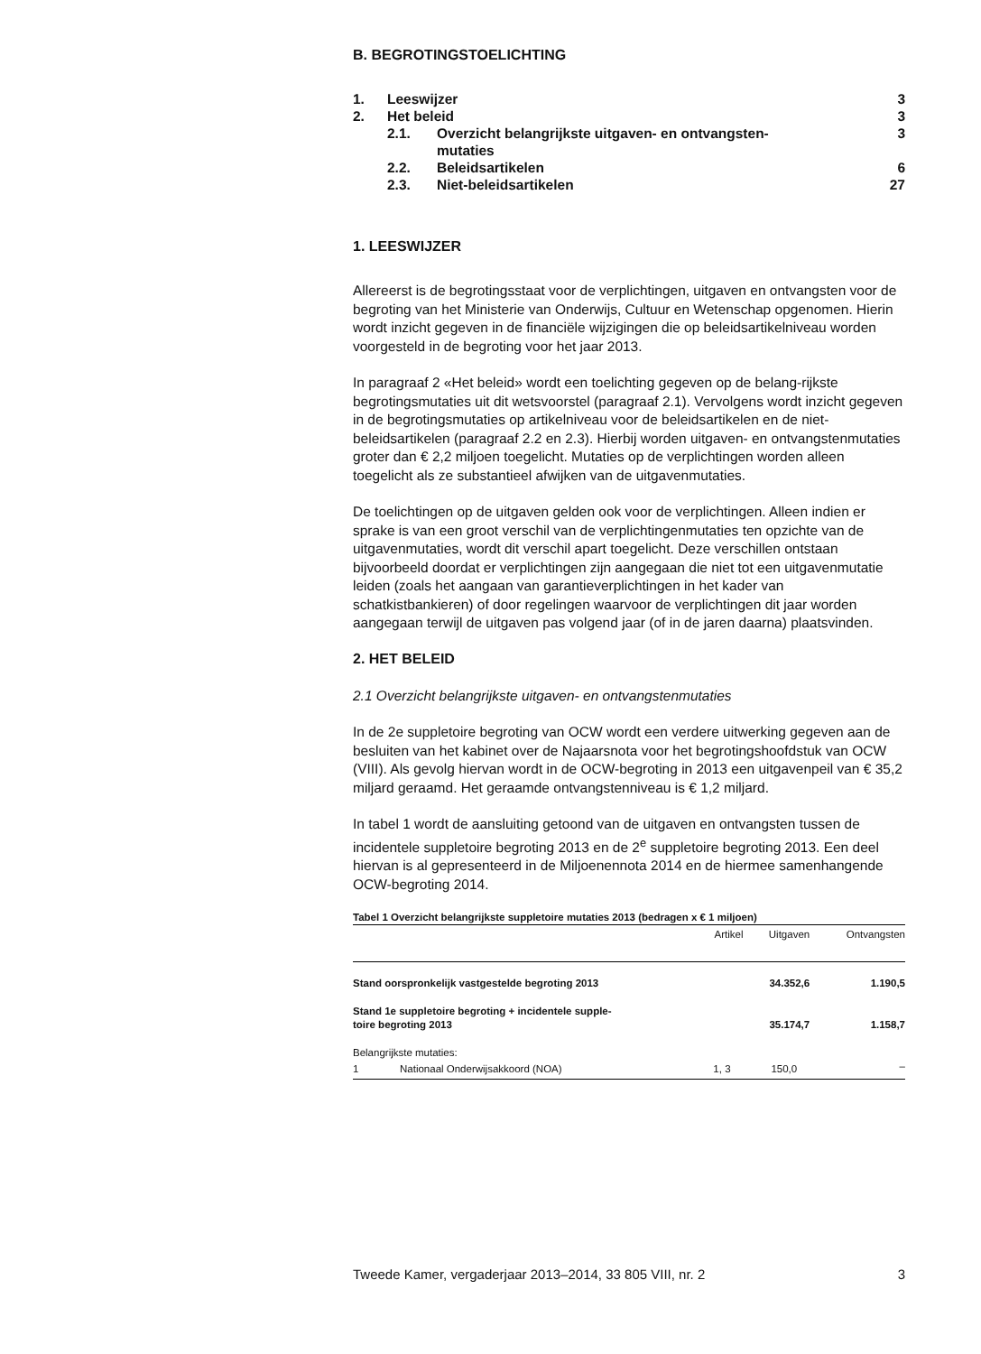B. BEGROTINGSTOELICHTING
| 1. | Leeswijzer | | 3 |
| 2. | Het beleid | | 3 |
| | 2.1. | Overzicht belangrijkste uitgaven- en ontvangsten- mutaties | 3 |
| | 2.2. | Beleidsartikelen | 6 |
| | 2.3. | Niet-beleidsartikelen | 27 |
1. LEESWIJZER
Allereerst is de begrotingsstaat voor de verplichtingen, uitgaven en ontvangsten voor de begroting van het Ministerie van Onderwijs, Cultuur en Wetenschap opgenomen. Hierin wordt inzicht gegeven in de financiële wijzigingen die op beleidsartikelniveau worden voorgesteld in de begroting voor het jaar 2013.
In paragraaf 2 «Het beleid» wordt een toelichting gegeven op de belang-rijkste begrotingsmutaties uit dit wetsvoorstel (paragraaf 2.1). Vervolgens wordt inzicht gegeven in de begrotingsmutaties op artikelniveau voor de beleidsartikelen en de niet-beleidsartikelen (paragraaf 2.2 en 2.3). Hierbij worden uitgaven- en ontvangstenmutaties groter dan € 2,2 miljoen toegelicht. Mutaties op de verplichtingen worden alleen toegelicht als ze substantieel afwijken van de uitgavenmutaties.
De toelichtingen op de uitgaven gelden ook voor de verplichtingen. Alleen indien er sprake is van een groot verschil van de verplichtingenmutaties ten opzichte van de uitgavenmutaties, wordt dit verschil apart toegelicht. Deze verschillen ontstaan bijvoorbeeld doordat er verplichtingen zijn aangegaan die niet tot een uitgavenmutatie leiden (zoals het aangaan van garantieverplichtingen in het kader van schatkistbankieren) of door regelingen waarvoor de verplichtingen dit jaar worden aangegaan terwijl de uitgaven pas volgend jaar (of in de jaren daarna) plaatsvinden.
2. HET BELEID
2.1 Overzicht belangrijkste uitgaven- en ontvangstenmutaties
In de 2e suppletoire begroting van OCW wordt een verdere uitwerking gegeven aan de besluiten van het kabinet over de Najaarsnota voor het begrotingshoofdstuk van OCW (VIII). Als gevolg hiervan wordt in de OCW-begroting in 2013 een uitgavenpeil van € 35,2 miljard geraamd. Het geraamde ontvangstenniveau is € 1,2 miljard.
In tabel 1 wordt de aansluiting getoond van de uitgaven en ontvangsten tussen de incidentele suppletoire begroting 2013 en de 2<sup>e</sup> suppletoire begroting 2013. Een deel hiervan is al gepresenteerd in de Miljoenennota 2014 en de hiermee samenhangende OCW-begroting 2014.
Tabel 1 Overzicht belangrijkste suppletoire mutaties 2013 (bedragen x € 1 miljoen)
| | | Artikel | Uitgaven | Ontvangsten |
| --- | --- | --- | --- | --- |
| Stand oorspronkelijk vastgestelde begroting 2013 | | | 34.352,6 | 1.190,5 |
| Stand 1e suppletoire begroting + incidentele supple- toire begroting 2013 | | | 35.174,7 | 1.158,7 |
| Belangrijkste mutaties: | | | | |
| 1 | Nationaal Onderwijsakkoord (NOA) | 1, 3 | 150,0 | – |
Tweede Kamer, vergaderjaar 2013–2014, 33 805 VIII, nr. 2 3